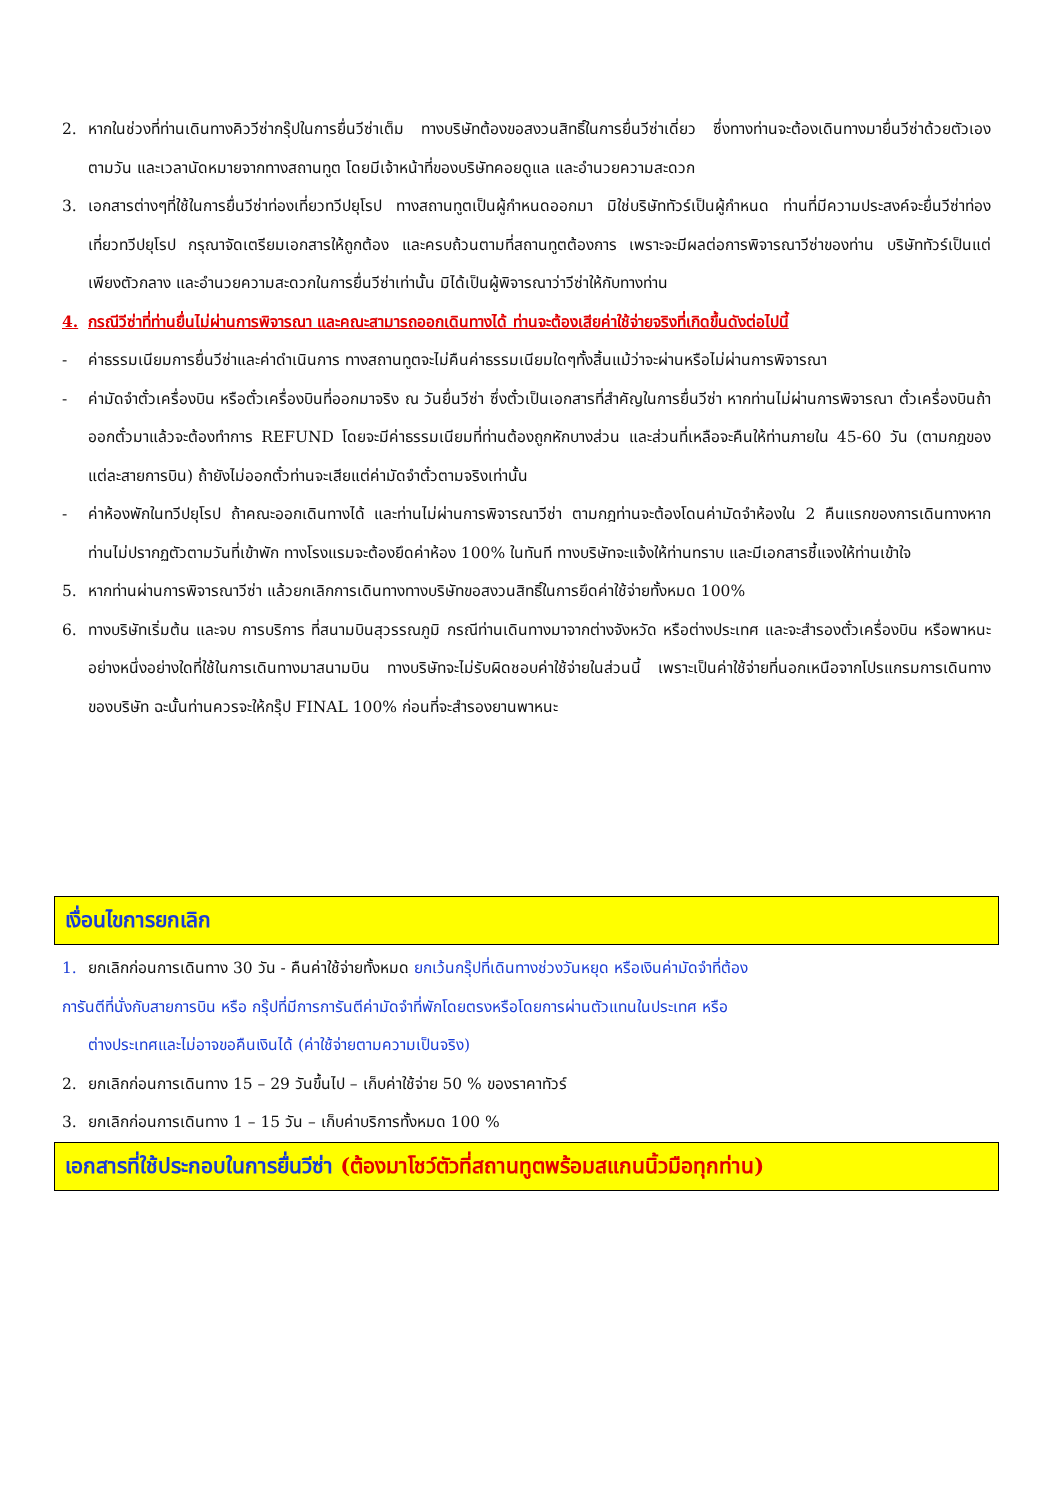2. หากในช่วงที่ท่านเดินทางคิววีซ่ากรุ๊ปในการยื่นวีซ่าเต็ม ทางบริษัทต้องขอสงวนสิทธิ์ในการยื่นวีซ่าเดี่ยว ซึ่งทางท่านจะต้องเดินทางมายื่นวีซ่าด้วยตัวเอง ตามวัน และเวลานัดหมายจากทางสถานทูต โดยมีเจ้าหน้าที่ของบริษัทคอยดูแล และอำนวยความสะดวก
3. เอกสารต่างๆที่ใช้ในการยื่นวีซ่าท่องเที่ยวทวีปยุโรป ทางสถานทูตเป็นผู้กำหนดออกมา มิใช่บริษัททัวร์เป็นผู้กำหนด ท่านที่มีความประสงค์จะยื่นวีซ่าท่องเที่ยวทวีปยุโรป กรุณาจัดเตรียมเอกสารให้ถูกต้อง และครบถ้วนตามที่สถานทูตต้องการ เพราะจะมีผลต่อการพิจารณาวีซ่าของท่าน บริษัททัวร์เป็นแต่เพียงตัวกลาง และอำนวยความสะดวกในการยื่นวีซ่าเท่านั้น มิได้เป็นผู้พิจารณาว่าวีซ่าให้กับทางท่าน
4. กรณีวีซ่าที่ท่านยื่นไม่ผ่านการพิจารณา และคณะสามารถออกเดินทางได้ ท่านจะต้องเสียค่าใช้จ่ายจริงที่เกิดขึ้นดังต่อไปนี้
- ค่าธรรมเนียมการยื่นวีซ่าและค่าดำเนินการ ทางสถานทูตจะไม่คืนค่าธรรมเนียมใดๆทั้งสิ้นแม้ว่าจะผ่านหรือไม่ผ่านการพิจารณา
- ค่ามัดจำตั๋วเครื่องบิน หรือตั๋วเครื่องบินที่ออกมาจริง ณ วันยื่นวีซ่า ซึ่งตั๋วเป็นเอกสารที่สำคัญในการยื่นวีซ่า หากท่านไม่ผ่านการพิจารณา ตั๋วเครื่องบินถ้าออกตั๋วมาแล้วจะต้องทำการ REFUND โดยจะมีค่าธรรมเนียมที่ท่านต้องถูกหักบางส่วน และส่วนที่เหลือจะคืนให้ท่านภายใน 45-60 วัน (ตามกฎของแต่ละสายการบิน) ถ้ายังไม่ออกตั๋วท่านจะเสียแต่ค่ามัดจำตั๋วตามจริงเท่านั้น
- ค่าห้องพักในทวีปยุโรป ถ้าคณะออกเดินทางได้ และท่านไม่ผ่านการพิจารณาวีซ่า ตามกฎท่านจะต้องโดนค่ามัดจำห้องใน 2 คืนแรกของการเดินทางหากท่านไม่ปรากฏตัวตามวันที่เข้าพัก ทางโรงแรมจะต้องยึดค่าห้อง 100% ในทันที ทางบริษัทจะแจ้งให้ท่านทราบ และมีเอกสารชี้แจงให้ท่านเข้าใจ
5. หากท่านผ่านการพิจารณาวีซ่า แล้วยกเลิกการเดินทางทางบริษัทขอสงวนสิทธิ์ในการยึดค่าใช้จ่ายทั้งหมด 100%
6. ทางบริษัทเริ่มต้น และจบ การบริการ ที่สนามบินสุวรรณภูมิ กรณีท่านเดินทางมาจากต่างจังหวัด หรือต่างประเทศ และจะสำรองตั๋วเครื่องบิน หรือพาหนะอย่างหนึ่งอย่างใดที่ใช้ในการเดินทางมาสนามบิน ทางบริษัทจะไม่รับผิดชอบค่าใช้จ่ายในส่วนนี้ เพราะเป็นค่าใช้จ่ายที่นอกเหนือจากโปรแกรมการเดินทางของบริษัท ฉะนั้นท่านควรจะให้กรุ๊ป FINAL 100% ก่อนที่จะสำรองยานพาหนะ
เงื่อนไขการยกเลิก
1. ยกเลิกก่อนการเดินทาง 30 วัน - คืนค่าใช้จ่ายทั้งหมด ยกเว้นกรุ๊ปที่เดินทางช่วงวันหยุด หรือเงินค่ามัดจำที่ต้อง
การันตีที่นั่งกับสายการบิน หรือ กรุ๊ปที่มีการการันตีค่ามัดจำที่พักโดยตรงหรือโดยการผ่านตัวแทนในประเทศ หรือ
ต่างประเทศและไม่อาจขอคืนเงินได้ (ค่าใช้จ่ายตามความเป็นจริง)
2. ยกเลิกก่อนการเดินทาง 15 – 29 วันขึ้นไป – เก็บค่าใช้จ่าย 50 % ของราคาทัวร์
3. ยกเลิกก่อนการเดินทาง 1 – 15 วัน – เก็บค่าบริการทั้งหมด 100 %
เอกสารที่ใช้ประกอบในการยื่นวีซ่า (ต้องมาโชว์ตัวที่สถานทูตพร้อมสแกนนิ้วมือทุกท่าน)